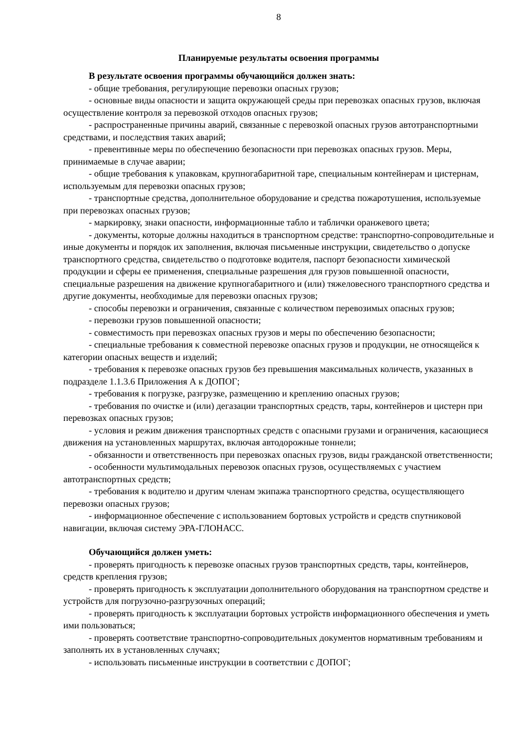8
Планируемые результаты освоения программы
В результате освоения программы обучающийся должен знать:
- общие требования, регулирующие перевозки опасных грузов;
- основные виды опасности и защита окружающей среды при перевозках опасных грузов, включая осуществление контроля за перевозкой отходов опасных грузов;
- распространенные причины аварий, связанные с перевозкой опасных грузов автотранспортными средствами, и последствия таких аварий;
- превентивные меры по обеспечению безопасности при перевозках опасных грузов. Меры, принимаемые в случае аварии;
- общие требования к упаковкам, крупногабаритной таре, специальным контейнерам и цистернам, используемым для перевозки опасных грузов;
- транспортные средства, дополнительное оборудование и средства пожаротушения, используемые при перевозках опасных грузов;
- маркировку, знаки опасности, информационные табло и таблички оранжевого цвета;
- документы, которые должны находиться в транспортном средстве: транспортно-сопроводительные и иные документы и порядок их заполнения, включая письменные инструкции, свидетельство о допуске транспортного средства, свидетельство о подготовке водителя, паспорт безопасности химической продукции и сферы ее применения, специальные разрешения для грузов повышенной опасности, специальные разрешения на движение крупногабаритного и (или) тяжеловесного транспортного средства и другие документы, необходимые для перевозки опасных грузов;
- способы перевозки и ограничения, связанные с количеством перевозимых опасных грузов;
- перевозки грузов повышенной опасности;
- совместимость при перевозках опасных грузов и меры по обеспечению безопасности;
- специальные требования к совместной перевозке опасных грузов и продукции, не относящейся к категории опасных веществ и изделий;
- требования к перевозке опасных грузов без превышения максимальных количеств, указанных в подразделе 1.1.3.6 Приложения А к ДОПОГ;
- требования к погрузке, разгрузке, размещению и креплению опасных грузов;
- требования по очистке и (или) дегазации транспортных средств, тары, контейнеров и цистерн при перевозках опасных грузов;
- условия и режим движения транспортных средств с опасными грузами и ограничения, касающиеся движения на установленных маршрутах, включая автодорожные тоннели;
- обязанности и ответственность при перевозках опасных грузов, виды гражданской ответственности;
- особенности мультимодальных перевозок опасных грузов, осуществляемых с участием автотранспортных средств;
- требования к водителю и другим членам экипажа транспортного средства, осуществляющего перевозки опасных грузов;
- информационное обеспечение с использованием бортовых устройств и средств спутниковой навигации, включая систему ЭРА-ГЛОНАСС.
Обучающийся должен уметь:
- проверять пригодность к перевозке опасных грузов транспортных средств, тары, контейнеров, средств крепления грузов;
- проверять пригодность к эксплуатации дополнительного оборудования на транспортном средстве и устройств для погрузочно-разгрузочных операций;
- проверять пригодность к эксплуатации бортовых устройств информационного обеспечения и уметь ими пользоваться;
- проверять соответствие транспортно-сопроводительных документов нормативным требованиям и заполнять их в установленных случаях;
- использовать письменные инструкции в соответствии с ДОПОГ;